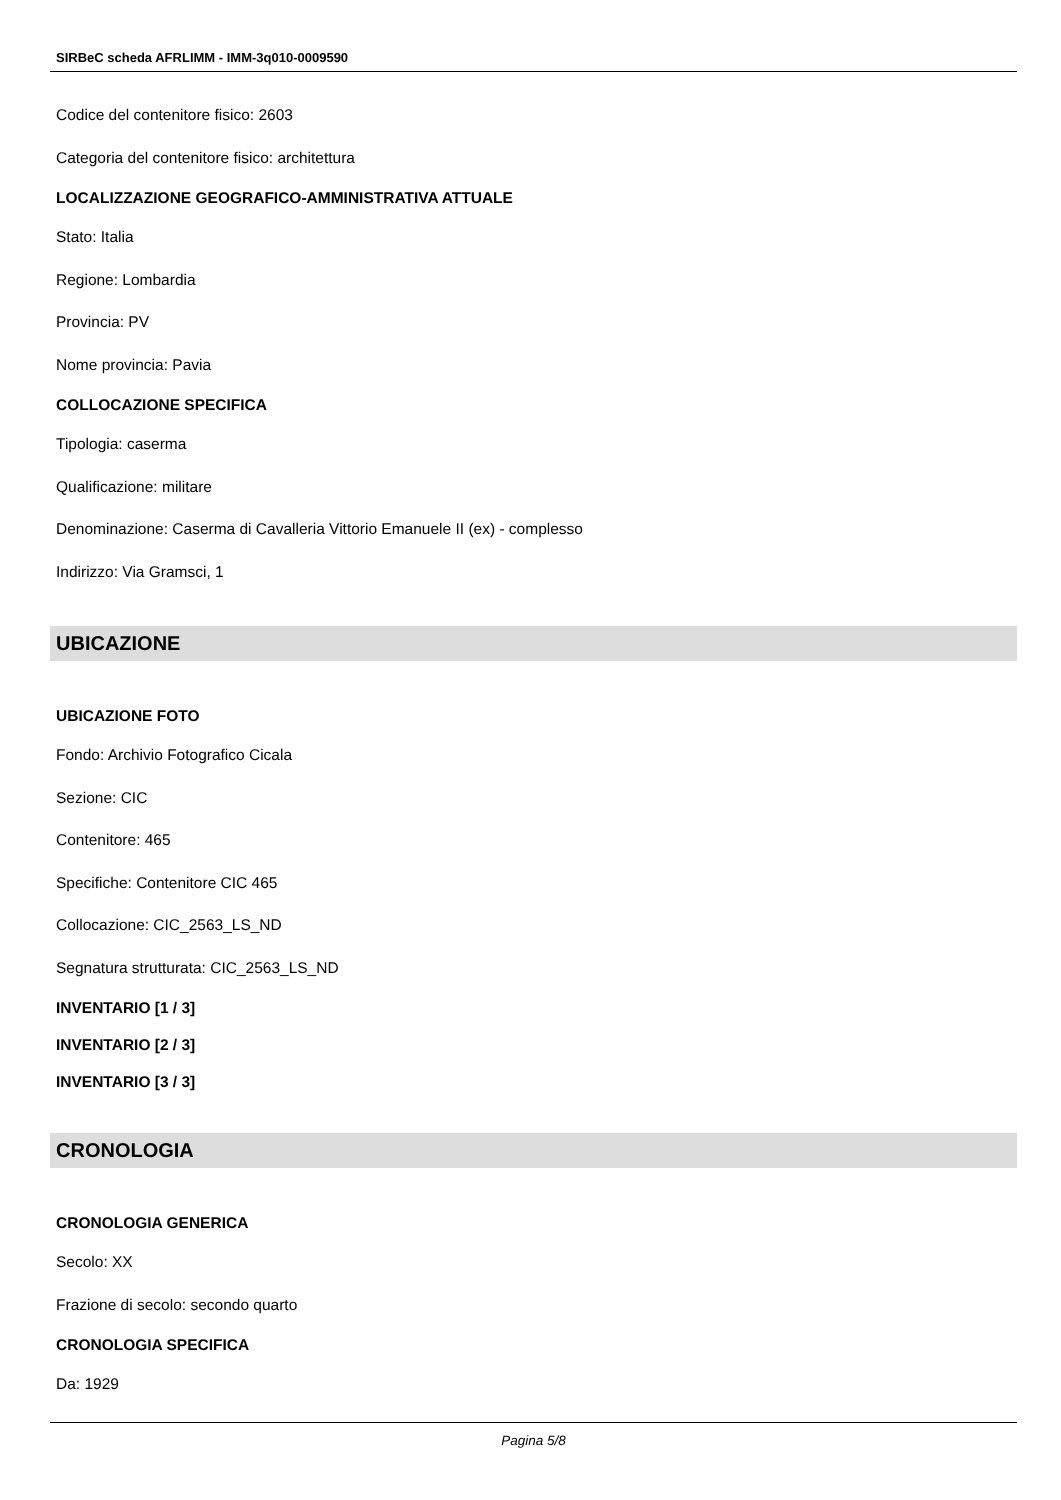SIRBeC scheda AFRLIMM - IMM-3q010-0009590
Codice del contenitore fisico: 2603
Categoria del contenitore fisico: architettura
LOCALIZZAZIONE GEOGRAFICO-AMMINISTRATIVA ATTUALE
Stato: Italia
Regione: Lombardia
Provincia: PV
Nome provincia: Pavia
COLLOCAZIONE SPECIFICA
Tipologia: caserma
Qualificazione: militare
Denominazione: Caserma di Cavalleria Vittorio Emanuele II (ex) - complesso
Indirizzo: Via Gramsci, 1
UBICAZIONE
UBICAZIONE FOTO
Fondo: Archivio Fotografico Cicala
Sezione: CIC
Contenitore: 465
Specifiche: Contenitore CIC 465
Collocazione: CIC_2563_LS_ND
Segnatura strutturata: CIC_2563_LS_ND
INVENTARIO [1 / 3]
INVENTARIO [2 / 3]
INVENTARIO [3 / 3]
CRONOLOGIA
CRONOLOGIA GENERICA
Secolo: XX
Frazione di secolo: secondo quarto
CRONOLOGIA SPECIFICA
Da: 1929
Pagina 5/8